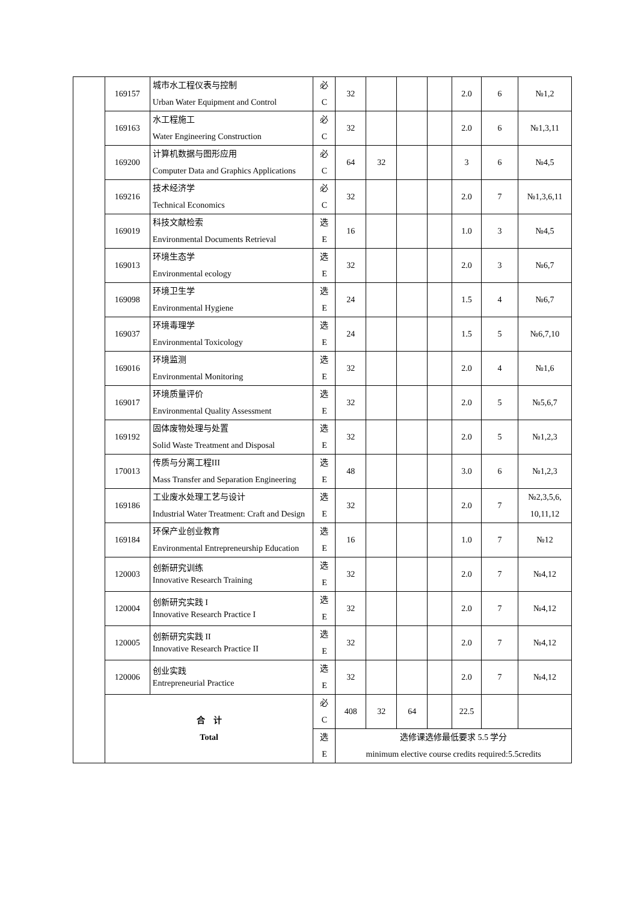| | 169157 | 城市水工程仪表与控制 Urban Water Equipment and Control | 必 C | 32 | | | | 2.0 | 6 | №1,2 |
| | 169163 | 水工程施工 Water Engineering Construction | 必 C | 32 | | | | 2.0 | 6 | №1,3,11 |
| | 169200 | 计算机数据与图形应用 Computer Data and Graphics Applications | 必 C | 64 | 32 | | | 3 | 6 | №4,5 |
| | 169216 | 技术经济学 Technical Economics | 必 C | 32 | | | | 2.0 | 7 | №1,3,6,11 |
| | 169019 | 科技文献检索 Environmental Documents Retrieval | 选 E | 16 | | | | 1.0 | 3 | №4,5 |
| | 169013 | 环境生态学 Environmental ecology | 选 E | 32 | | | | 2.0 | 3 | №6,7 |
| | 169098 | 环境卫生学 Environmental Hygiene | 选 E | 24 | | | | 1.5 | 4 | №6,7 |
| | 169037 | 环境毒理学 Environmental Toxicology | 选 E | 24 | | | | 1.5 | 5 | №6,7,10 |
| | 169016 | 环境监测 Environmental Monitoring | 选 E | 32 | | | | 2.0 | 4 | №1,6 |
| | 169017 | 环境质量评价 Environmental Quality Assessment | 选 E | 32 | | | | 2.0 | 5 | №5,6,7 |
| | 169192 | 固体废物处理与处置 Solid Waste Treatment and Disposal | 选 E | 32 | | | | 2.0 | 5 | №1,2,3 |
| | 170013 | 传质与分离工程III Mass Transfer and Separation Engineering | 选 E | 48 | | | | 3.0 | 6 | №1,2,3 |
| | 169186 | 工业废水处理工艺与设计 Industrial Water Treatment: Craft and Design | 选 E | 32 | | | | 2.0 | 7 | №2,3,5,6, 10,11,12 |
| | 169184 | 环保产业创业教育 Environmental Entrepreneurship Education | 选 E | 16 | | | | 1.0 | 7 | №12 |
| | 120003 | 创新研究训练 Innovative Research Training | 选 E | 32 | | | | 2.0 | 7 | №4,12 |
| | 120004 | 创新研究实践 I Innovative Research Practice I | 选 E | 32 | | | | 2.0 | 7 | №4,12 |
| | 120005 | 创新研究实践 II Innovative Research Practice II | 选 E | 32 | | | | 2.0 | 7 | №4,12 |
| | 120006 | 创业实践 Entrepreneurial Practice | 选 E | 32 | | | | 2.0 | 7 | №4,12 |
| | 合 计 Total | | 必 C | 408 | 32 | 64 | | 22.5 | | |
| | | | 选 E | 选修课选修最低要求 5.5 学分 minimum elective course credits required:5.5credits | | | | | | |